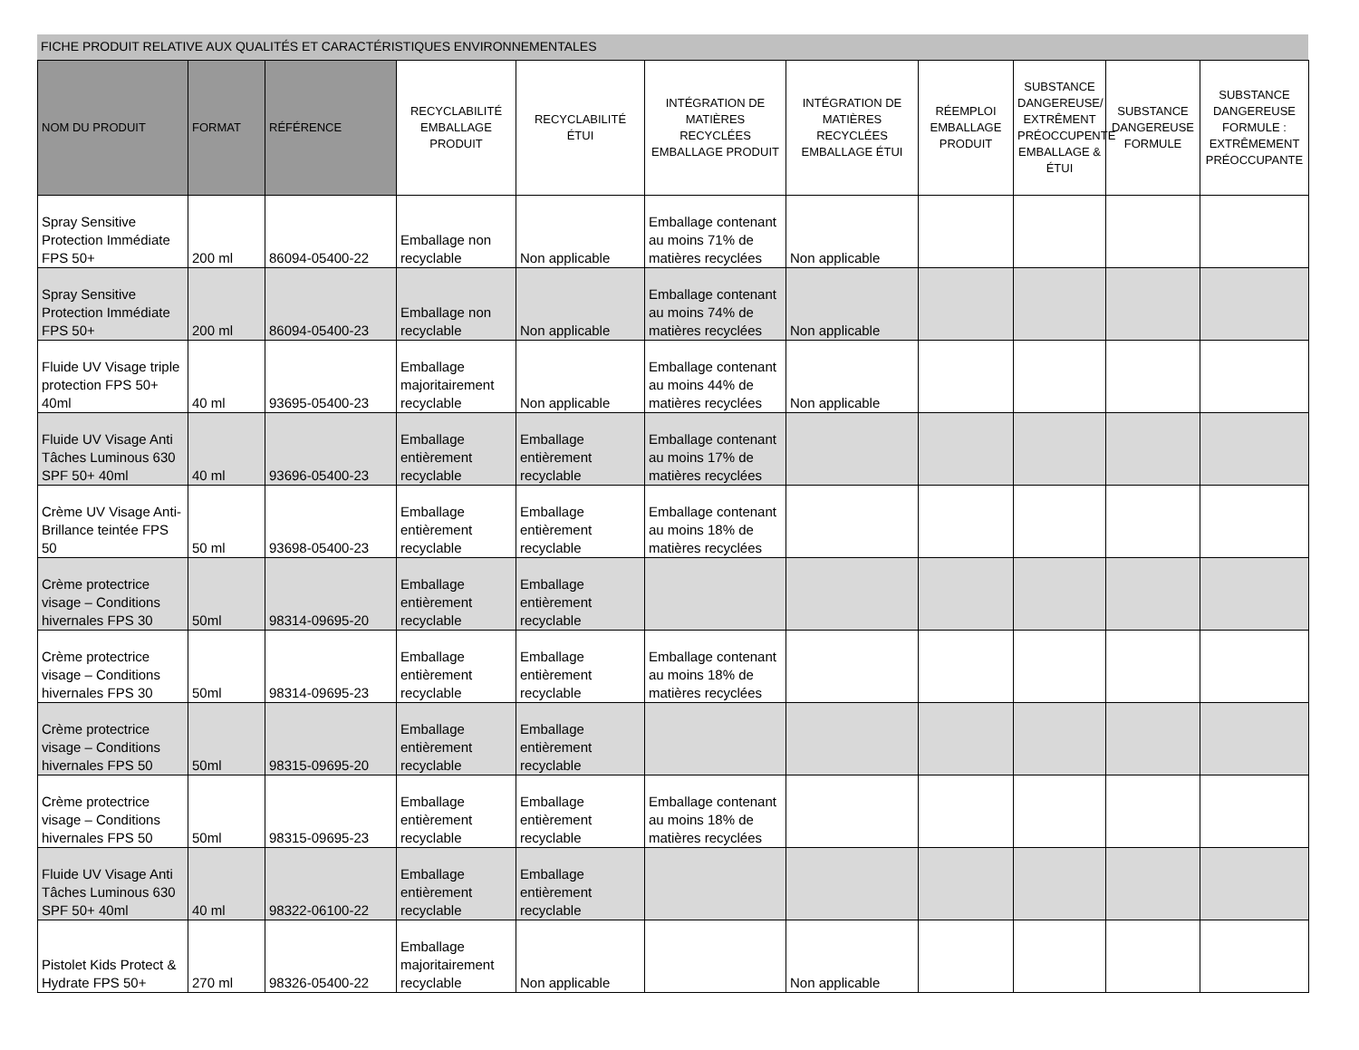FICHE PRODUIT RELATIVE AUX QUALITÉS ET CARACTÉRISTIQUES ENVIRONNEMENTALES
| NOM DU PRODUIT | FORMAT | RÉFÉRENCE | RECYCLABILITÉ EMBALLAGE PRODUIT | RECYCLABILITÉ ÉTUI | INTÉGRATION DE MATIÈRES RECYCLÉES EMBALLAGE PRODUIT | INTÉGRATION DE MATIÈRES RECYCLÉES EMBALLAGE ÉTUI | RÉEMPLOI EMBALLAGE PRODUIT | SUBSTANCE DANGEREUSE/ EXTRÊMENT PRÉOCCUPENTE EMBALLAGE & ÉTUI | SUBSTANCE DANGEREUSE FORMULE | SUBSTANCE DANGEREUSE FORMULE : EXTRÊMEMENT PRÉOCCUPANTE |
| --- | --- | --- | --- | --- | --- | --- | --- | --- | --- | --- |
| Spray Sensitive Protection Immédiate FPS 50+ | 200 ml | 86094-05400-22 | Emballage non recyclable | Non applicable | Emballage contenant au moins 71% de matières recyclées | Non applicable | | | | |
| Spray Sensitive Protection Immédiate FPS 50+ | 200 ml | 86094-05400-23 | Emballage non recyclable | Non applicable | Emballage contenant au moins 74% de matières recyclées | Non applicable | | | | |
| Fluide UV Visage triple protection FPS 50+ 40ml | 40 ml | 93695-05400-23 | Emballage majoritairement recyclable | Non applicable | Emballage contenant au moins 44% de matières recyclées | Non applicable | | | | |
| Fluide UV Visage Anti Tâches Luminous 630 SPF 50+ 40ml | 40 ml | 93696-05400-23 | Emballage entièrement recyclable | Emballage entièrement recyclable | Emballage contenant au moins 17% de matières recyclées | | | | | |
| Crème UV Visage Anti-Brillance teintée FPS 50 | 50 ml | 93698-05400-23 | Emballage entièrement recyclable | Emballage entièrement recyclable | Emballage contenant au moins 18% de matières recyclées | | | | | |
| Crème protectrice visage – Conditions hivernales FPS 30 | 50ml | 98314-09695-20 | Emballage entièrement recyclable | Emballage entièrement recyclable | | | | | | |
| Crème protectrice visage – Conditions hivernales FPS 30 | 50ml | 98314-09695-23 | Emballage entièrement recyclable | Emballage entièrement recyclable | Emballage contenant au moins 18% de matières recyclées | | | | | |
| Crème protectrice visage – Conditions hivernales FPS 50 | 50ml | 98315-09695-20 | Emballage entièrement recyclable | Emballage entièrement recyclable | | | | | | |
| Crème protectrice visage – Conditions hivernales FPS 50 | 50ml | 98315-09695-23 | Emballage entièrement recyclable | Emballage entièrement recyclable | Emballage contenant au moins 18% de matières recyclées | | | | | |
| Fluide UV Visage Anti Tâches Luminous 630 SPF 50+ 40ml | 40 ml | 98322-06100-22 | Emballage entièrement recyclable | Emballage entièrement recyclable | | | | | | |
| Pistolet Kids Protect & Hydrate FPS 50+ | 270 ml | 98326-05400-22 | Emballage majoritairement recyclable | Non applicable | | Non applicable | | | | |